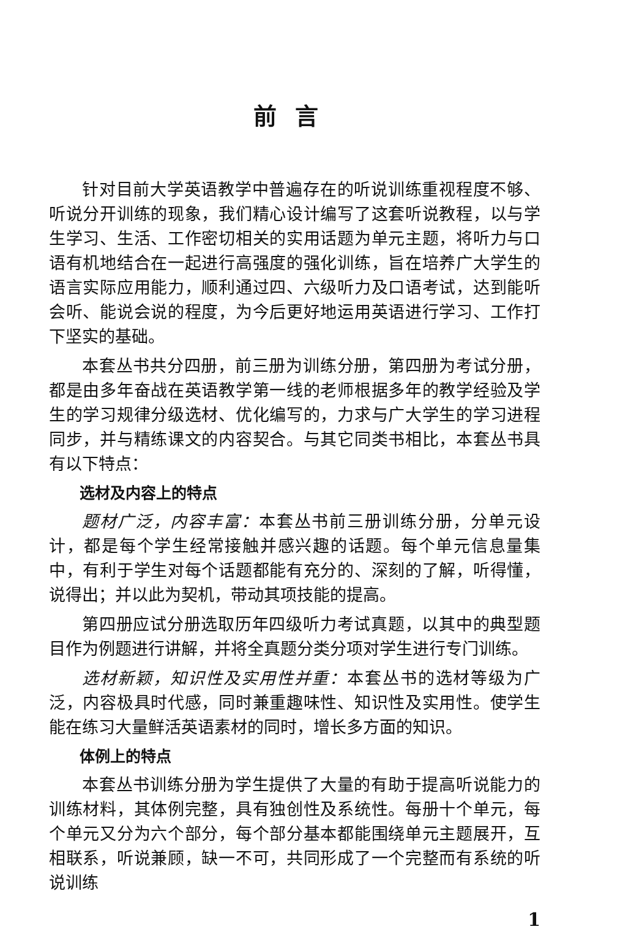前言
针对目前大学英语教学中普遍存在的听说训练重视程度不够、听说分开训练的现象，我们精心设计编写了这套听说教程，以与学生学习、生活、工作密切相关的实用话题为单元主题，将听力与口语有机地结合在一起进行高强度的强化训练，旨在培养广大学生的语言实际应用能力，顺利通过四、六级听力及口语考试，达到能听会听、能说会说的程度，为今后更好地运用英语进行学习、工作打下坚实的基础。
本套丛书共分四册，前三册为训练分册，第四册为考试分册，都是由多年奋战在英语教学第一线的老师根据多年的教学经验及学生的学习规律分级选材、优化编写的，力求与广大学生的学习进程同步，并与精练课文的内容契合。与其它同类书相比，本套丛书具有以下特点：
选材及内容上的特点
题材广泛，内容丰富：本套丛书前三册训练分册，分单元设计，都是每个学生经常接触并感兴趣的话题。每个单元信息量集中，有利于学生对每个话题都能有充分的、深刻的了解，听得懂，说得出；并以此为契机，带动其项技能的提高。
第四册应试分册选取历年四级听力考试真题，以其中的典型题目作为例题进行讲解，并将全真题分类分项对学生进行专门训练。
选材新颖，知识性及实用性并重：本套丛书的选材等级为广泛，内容极具时代感，同时兼重趣味性、知识性及实用性。使学生能在练习大量鲜活英语素材的同时，增长多方面的知识。
体例上的特点
本套丛书训练分册为学生提供了大量的有助于提高听说能力的训练材料，其体例完整，具有独创性及系统性。每册十个单元，每个单元又分为六个部分，每个部分基本都能围绕单元主题展开，互相联系，听说兼顾，缺一不可，共同形成了一个完整而有系统的听说训练
1